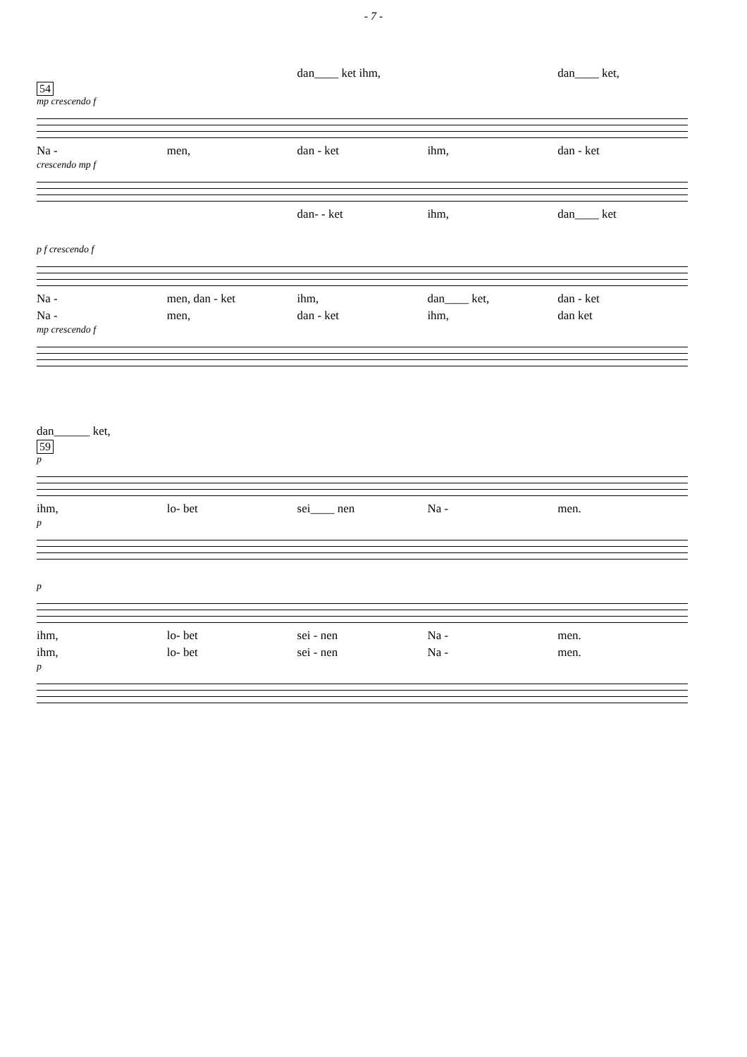- 7 -
dan____ ket ihm, dan____ ket,
54
mp crescendo f
Na - men, dan - ket ihm, dan - ket
crescendo mp f
dan- - ket ihm, dan____ ket
p f crescendo f
Na - men, dan - ket ihm, dan____ ket, dan - ket
Na - men, dan - ket ihm, dan ket
mp crescendo f
dan______ ket,
59
p
ihm, lo- bet sei____ nen Na - men.
p
p
ihm, lo- bet sei - nen Na - men.
ihm, lo- bet sei - nen Na - men.
p